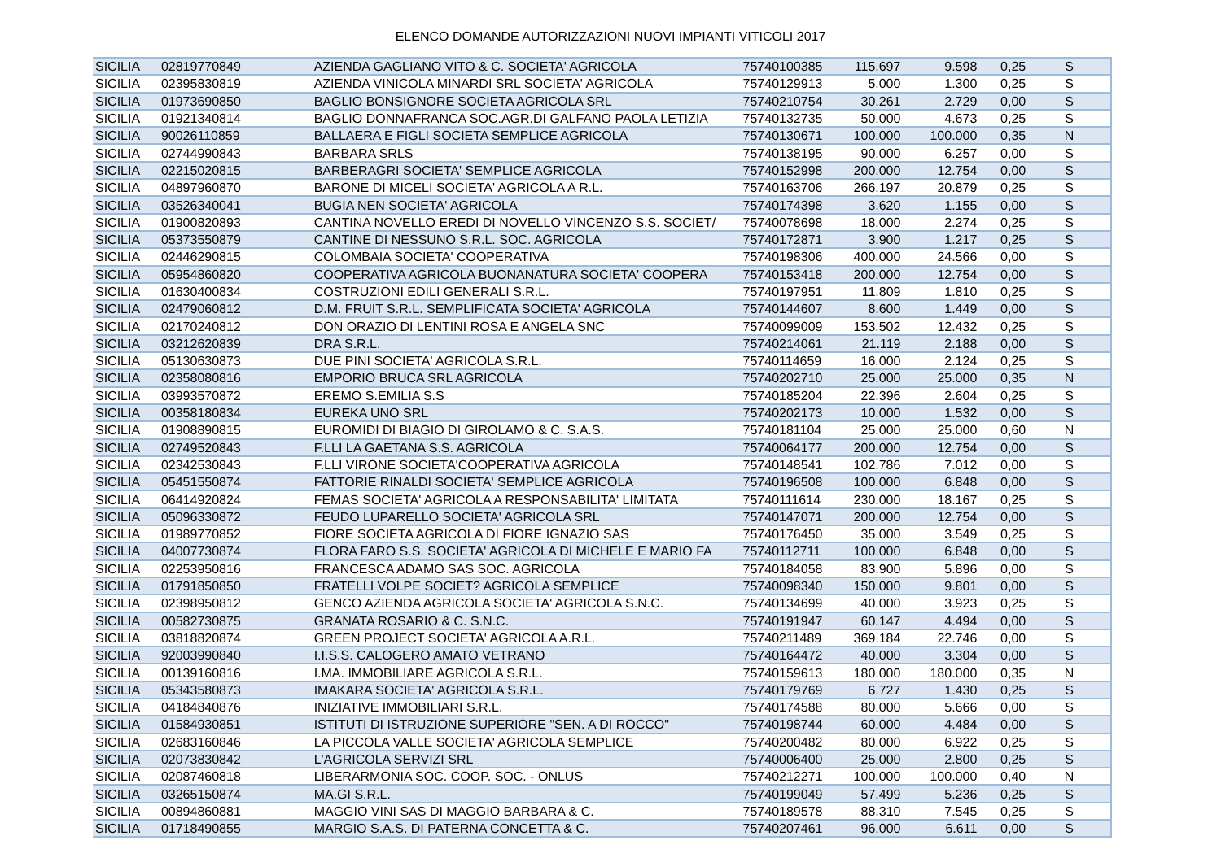ELENCO DOMANDE AUTORIZZAZIONI NUOVI IMPIANTI VITICOLI 2017
| SICILIA | 02819770849 | AZIENDA GAGLIANO VITO & C. SOCIETA' AGRICOLA | 75740100385 | 115.697 | 9.598 | 0,25 | S |
| SICILIA | 02395830819 | AZIENDA VINICOLA MINARDI SRL SOCIETA' AGRICOLA | 75740129913 | 5.000 | 1.300 | 0,25 | S |
| SICILIA | 01973690850 | BAGLIO BONSIGNORE SOCIETA AGRICOLA SRL | 75740210754 | 30.261 | 2.729 | 0,00 | S |
| SICILIA | 01921340814 | BAGLIO DONNAFRANCA SOC.AGR.DI GALFANO PAOLA LETIZIA | 75740132735 | 50.000 | 4.673 | 0,25 | S |
| SICILIA | 90026110859 | BALLAERA E FIGLI SOCIETA SEMPLICE AGRICOLA | 75740130671 | 100.000 | 100.000 | 0,35 | N |
| SICILIA | 02744990843 | BARBARA SRLS | 75740138195 | 90.000 | 6.257 | 0,00 | S |
| SICILIA | 02215020815 | BARBERAGRI SOCIETA' SEMPLICE AGRICOLA | 75740152998 | 200.000 | 12.754 | 0,00 | S |
| SICILIA | 04897960870 | BARONE DI MICELI SOCIETA' AGRICOLA A R.L. | 75740163706 | 266.197 | 20.879 | 0,25 | S |
| SICILIA | 03526340041 | BUGIA NEN SOCIETA' AGRICOLA | 75740174398 | 3.620 | 1.155 | 0,00 | S |
| SICILIA | 01900820893 | CANTINA NOVELLO EREDI DI NOVELLO VINCENZO S.S. SOCIET/ | 75740078698 | 18.000 | 2.274 | 0,25 | S |
| SICILIA | 05373550879 | CANTINE DI NESSUNO S.R.L. SOC. AGRICOLA | 75740172871 | 3.900 | 1.217 | 0,25 | S |
| SICILIA | 02446290815 | COLOMBAIA SOCIETA' COOPERATIVA | 75740198306 | 400.000 | 24.566 | 0,00 | S |
| SICILIA | 05954860820 | COOPERATIVA AGRICOLA BUONANATURA SOCIETA' COOPERA | 75740153418 | 200.000 | 12.754 | 0,00 | S |
| SICILIA | 01630400834 | COSTRUZIONI EDILI GENERALI S.R.L. | 75740197951 | 11.809 | 1.810 | 0,25 | S |
| SICILIA | 02479060812 | D.M. FRUIT S.R.L. SEMPLIFICATA SOCIETA' AGRICOLA | 75740144607 | 8.600 | 1.449 | 0,00 | S |
| SICILIA | 02170240812 | DON ORAZIO DI LENTINI ROSA E ANGELA SNC | 75740099009 | 153.502 | 12.432 | 0,25 | S |
| SICILIA | 03212620839 | DRA S.R.L. | 75740214061 | 21.119 | 2.188 | 0,00 | S |
| SICILIA | 05130630873 | DUE PINI SOCIETA' AGRICOLA S.R.L. | 75740114659 | 16.000 | 2.124 | 0,25 | S |
| SICILIA | 02358080816 | EMPORIO BRUCA SRL AGRICOLA | 75740202710 | 25.000 | 25.000 | 0,35 | N |
| SICILIA | 03993570872 | EREMO S.EMILIA S.S | 75740185204 | 22.396 | 2.604 | 0,25 | S |
| SICILIA | 00358180834 | EUREKA UNO SRL | 75740202173 | 10.000 | 1.532 | 0,00 | S |
| SICILIA | 01908890815 | EUROMIDI DI BIAGIO DI GIROLAMO & C. S.A.S. | 75740181104 | 25.000 | 25.000 | 0,60 | N |
| SICILIA | 02749520843 | F.LLI LA GAETANA S.S. AGRICOLA | 75740064177 | 200.000 | 12.754 | 0,00 | S |
| SICILIA | 02342530843 | F.LLI VIRONE SOCIETA'COOPERATIVA AGRICOLA | 75740148541 | 102.786 | 7.012 | 0,00 | S |
| SICILIA | 05451550874 | FATTORIE RINALDI SOCIETA' SEMPLICE AGRICOLA | 75740196508 | 100.000 | 6.848 | 0,00 | S |
| SICILIA | 06414920824 | FEMAS SOCIETA' AGRICOLA A RESPONSABILITA' LIMITATA | 75740111614 | 230.000 | 18.167 | 0,25 | S |
| SICILIA | 05096330872 | FEUDO LUPARELLO SOCIETA' AGRICOLA SRL | 75740147071 | 200.000 | 12.754 | 0,00 | S |
| SICILIA | 01989770852 | FIORE SOCIETA AGRICOLA DI FIORE IGNAZIO SAS | 75740176450 | 35.000 | 3.549 | 0,25 | S |
| SICILIA | 04007730874 | FLORA FARO S.S. SOCIETA' AGRICOLA DI MICHELE E MARIO FA | 75740112711 | 100.000 | 6.848 | 0,00 | S |
| SICILIA | 02253950816 | FRANCESCA ADAMO SAS SOC. AGRICOLA | 75740184058 | 83.900 | 5.896 | 0,00 | S |
| SICILIA | 01791850850 | FRATELLI VOLPE SOCIET? AGRICOLA SEMPLICE | 75740098340 | 150.000 | 9.801 | 0,00 | S |
| SICILIA | 02398950812 | GENCO AZIENDA AGRICOLA SOCIETA' AGRICOLA S.N.C. | 75740134699 | 40.000 | 3.923 | 0,25 | S |
| SICILIA | 00582730875 | GRANATA ROSARIO & C. S.N.C. | 75740191947 | 60.147 | 4.494 | 0,00 | S |
| SICILIA | 03818820874 | GREEN PROJECT SOCIETA' AGRICOLA A.R.L. | 75740211489 | 369.184 | 22.746 | 0,00 | S |
| SICILIA | 92003990840 | I.I.S.S. CALOGERO AMATO VETRANO | 75740164472 | 40.000 | 3.304 | 0,00 | S |
| SICILIA | 00139160816 | I.MA. IMMOBILIARE AGRICOLA S.R.L. | 75740159613 | 180.000 | 180.000 | 0,35 | N |
| SICILIA | 05343580873 | IMAKARA SOCIETA' AGRICOLA S.R.L. | 75740179769 | 6.727 | 1.430 | 0,25 | S |
| SICILIA | 04184840876 | INIZIATIVE IMMOBILIARI S.R.L. | 75740174588 | 80.000 | 5.666 | 0,00 | S |
| SICILIA | 01584930851 | ISTITUTI DI ISTRUZIONE SUPERIORE "SEN. A DI ROCCO" | 75740198744 | 60.000 | 4.484 | 0,00 | S |
| SICILIA | 02683160846 | LA PICCOLA VALLE SOCIETA' AGRICOLA SEMPLICE | 75740200482 | 80.000 | 6.922 | 0,25 | S |
| SICILIA | 02073830842 | L'AGRICOLA SERVIZI SRL | 75740006400 | 25.000 | 2.800 | 0,25 | S |
| SICILIA | 02087460818 | LIBERARMONIA SOC. COOP. SOC. - ONLUS | 75740212271 | 100.000 | 100.000 | 0,40 | N |
| SICILIA | 03265150874 | MA.GI S.R.L. | 75740199049 | 57.499 | 5.236 | 0,25 | S |
| SICILIA | 00894860881 | MAGGIO VINI SAS DI MAGGIO BARBARA & C. | 75740189578 | 88.310 | 7.545 | 0,25 | S |
| SICILIA | 01718490855 | MARGIO S.A.S. DI PATERNA CONCETTA & C. | 75740207461 | 96.000 | 6.611 | 0,00 | S |